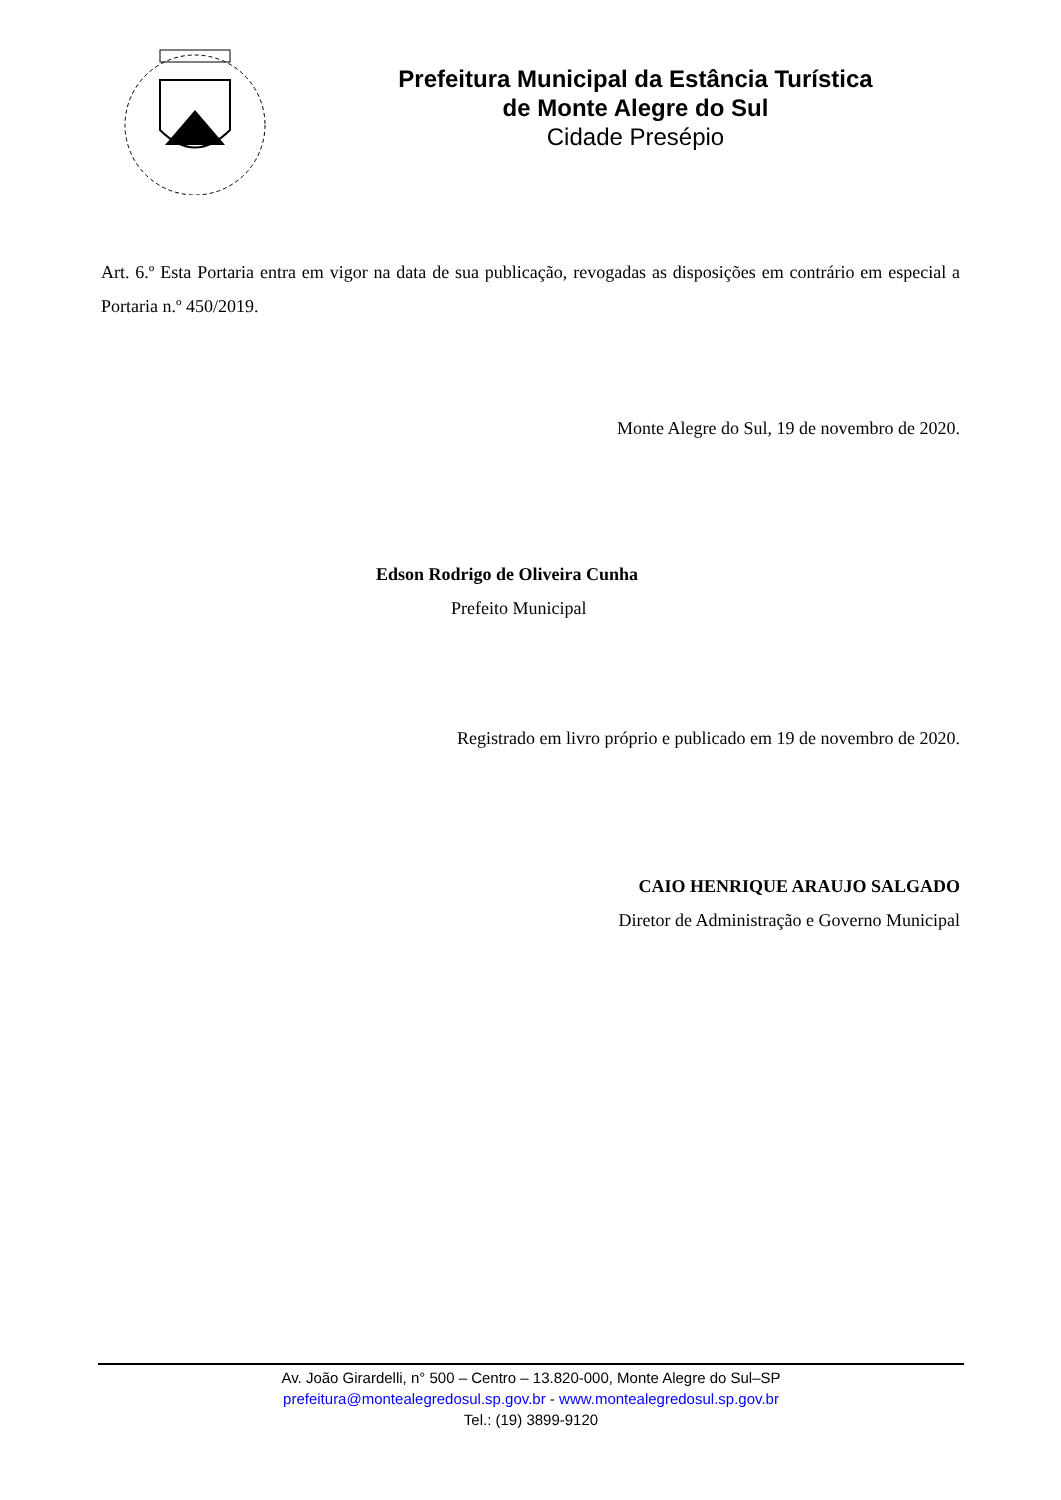Prefeitura Municipal da Estância Turística
de Monte Alegre do Sul
Cidade Presépio
Art. 6.º Esta Portaria entra em vigor na data de sua publicação, revogadas as disposições em contrário em especial a Portaria n.º 450/2019.
Monte Alegre do Sul, 19 de novembro de 2020.
Edson Rodrigo de Oliveira Cunha
Prefeito Municipal
Registrado em livro próprio e publicado em 19 de novembro de 2020.
CAIO HENRIQUE ARAUJO SALGADO
Diretor de Administração e Governo Municipal
Av. João Girardelli, n° 500 – Centro – 13.820-000, Monte Alegre do Sul–SP
prefeitura@montealegredosul.sp.gov.br - www.montealegredosul.sp.gov.br
Tel.: (19) 3899-9120